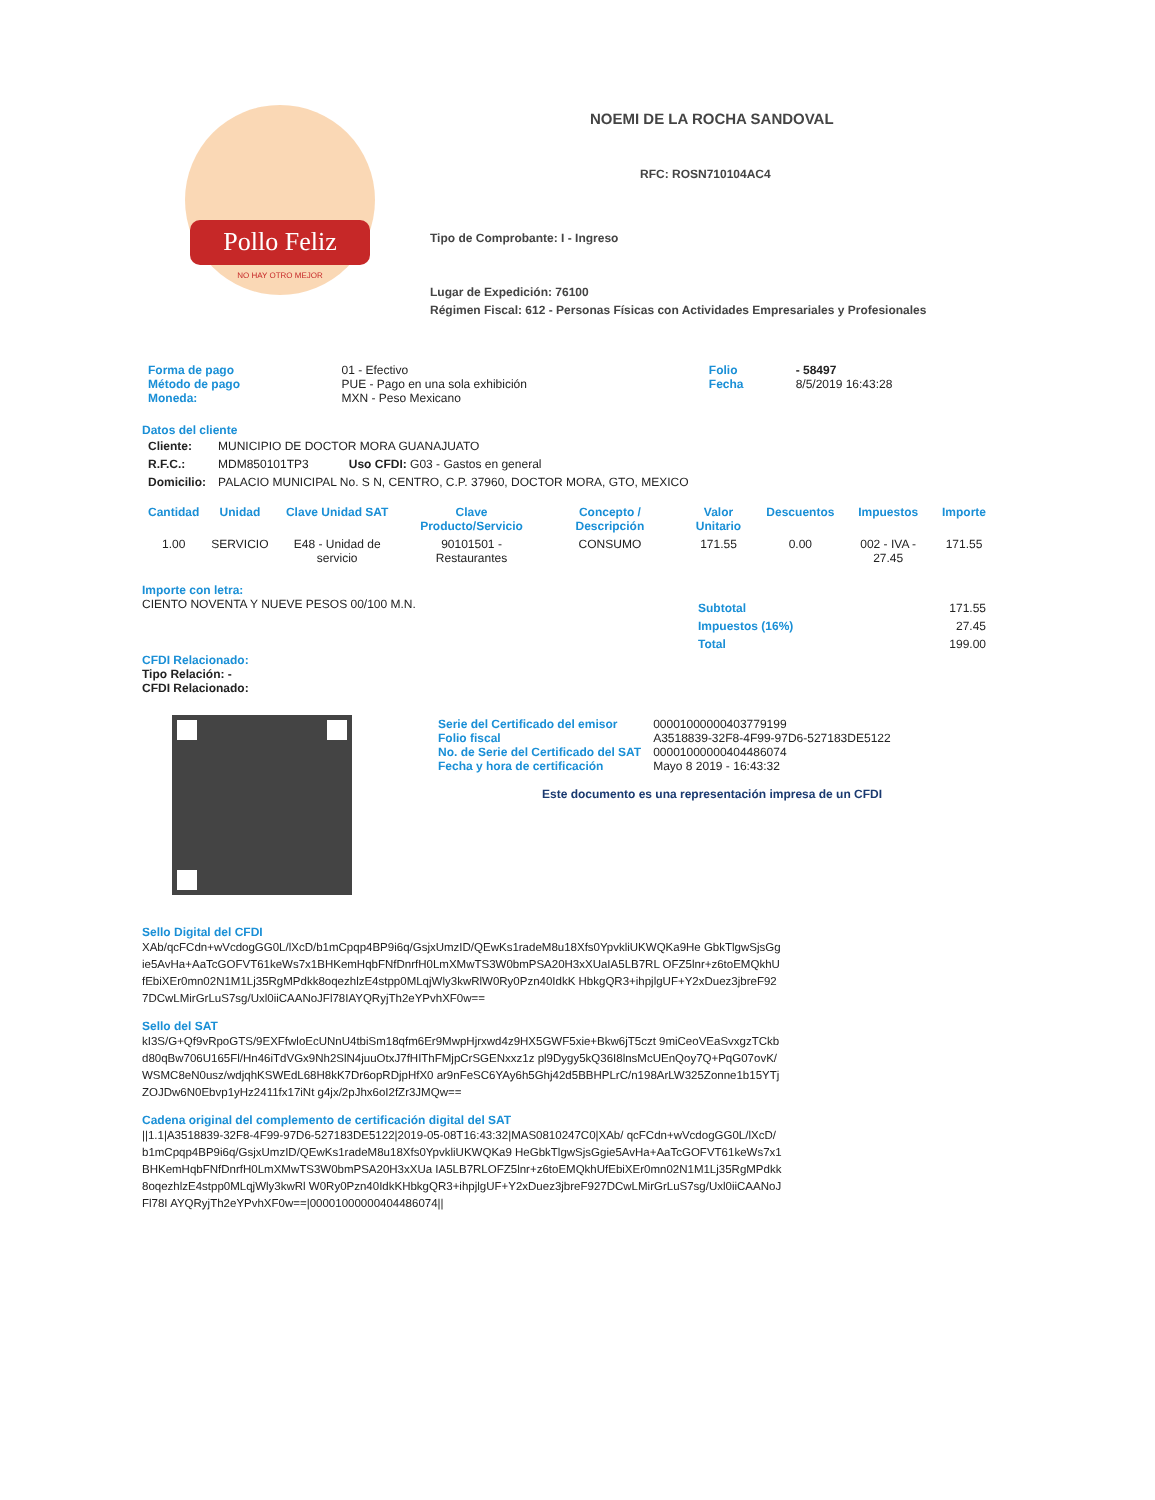Pollo Feliz
NO HAY OTRO MEJOR
NOEMI DE LA ROCHA SANDOVAL
RFC: ROSN710104AC4
Tipo de Comprobante: I - Ingreso
Lugar de Expedición: 76100
Régimen Fiscal: 612 - Personas Físicas con Actividades Empresariales y Profesionales
| Forma de pago Método de pago Moneda: | 01 - Efectivo PUE - Pago en una sola exhibición MXN - Peso Mexicano | Folio Fecha | - 58497 8/5/2019 16:43:28 |
Datos del cliente
| Cliente: | MUNICIPIO DE DOCTOR MORA GUANAJUATO |
| R.F.C.: | MDM850101TP3 Uso CFDI: G03 - Gastos en general |
| Domicilio: | PALACIO MUNICIPAL No. S N, CENTRO, C.P. 37960, DOCTOR MORA, GTO, MEXICO |
| Cantidad | Unidad | Clave Unidad SAT | Clave Producto/Servicio | Concepto / Descripción | Valor Unitario | Descuentos | Impuestos | Importe |
| --- | --- | --- | --- | --- | --- | --- | --- | --- |
| 1.00 | SERVICIO | E48 - Unidad de servicio | 90101501 - Restaurantes | CONSUMO | 171.55 | 0.00 | 002 - IVA - 27.45 | 171.55 |
Importe con letra:
CIENTO NOVENTA Y NUEVE PESOS 00/100 M.N.
| Subtotal | 171.55 |
| Impuestos (16%) | 27.45 |
| Total | 199.00 |
CFDI Relacionado:
Tipo Relación: -
CFDI Relacionado:
| Serie del Certificado del emisor Folio fiscal No. de Serie del Certificado del SAT Fecha y hora de certificación | 00001000000403779199 A3518839-32F8-4F99-97D6-527183DE5122 00001000000404486074 Mayo 8 2019 - 16:43:32 |
Este documento es una representación impresa de un CFDI
Sello Digital del CFDI
XAb/qcFCdn+wVcdogGG0L/lXcD/b1mCpqp4BP9i6q/GsjxUmzID/QEwKs1radeM8u18Xfs0YpvkliUKWQKa9He GbkTlgwSjsGgie5AvHa+AaTcGOFVT61keWs7x1BHKemHqbFNfDnrfH0LmXMwTS3W0bmPSA20H3xXUaIA5LB7RL OFZ5lnr+z6toEMQkhUfEbiXEr0mn02N1M1Lj35RgMPdkk8oqezhlzE4stpp0MLqjWly3kwRlW0Ry0Pzn40IdkK HbkgQR3+ihpjlgUF+Y2xDuez3jbreF927DCwLMirGrLuS7sg/Uxl0iiCAANoJFl78IAYQRyjTh2eYPvhXF0w==
Sello del SAT
kI3S/G+Qf9vRpoGTS/9EXFfwloEcUNnU4tbiSm18qfm6Er9MwpHjrxwd4z9HX5GWF5xie+Bkw6jT5czt 9miCeoVEaSvxgzTCkbd80qBw706U165Fl/Hn46iTdVGx9Nh2SlN4juuOtxJ7fHIThFMjpCrSGENxxz1z pl9Dygy5kQ36I8lnsMcUEnQoy7Q+PqG07ovK/WSMC8eN0usz/wdjqhKSWEdL68H8kK7Dr6opRDjpHfX0 ar9nFeSC6YAy6h5Ghj42d5BBHPLrC/n198ArLW325Zonne1b15YTjZOJDw6N0Ebvp1yHz2411fx17iNt g4jx/2pJhx6oI2fZr3JMQw==
Cadena original del complemento de certificación digital del SAT
||1.1|A3518839-32F8-4F99-97D6-527183DE5122|2019-05-08T16:43:32|MAS0810247C0|XAb/ qcFCdn+wVcdogGG0L/lXcD/b1mCpqp4BP9i6q/GsjxUmzID/QEwKs1radeM8u18Xfs0YpvkliUKWQKa9 HeGbkTlgwSjsGgie5AvHa+AaTcGOFVT61keWs7x1BHKemHqbFNfDnrfH0LmXMwTS3W0bmPSA20H3xXUa IA5LB7RLOFZ5lnr+z6toEMQkhUfEbiXEr0mn02N1M1Lj35RgMPdkk8oqezhlzE4stpp0MLqjWly3kwRl W0Ry0Pzn40IdkKHbkgQR3+ihpjlgUF+Y2xDuez3jbreF927DCwLMirGrLuS7sg/Uxl0iiCAANoJFl78I AYQRyjTh2eYPvhXF0w==|00001000000404486074||